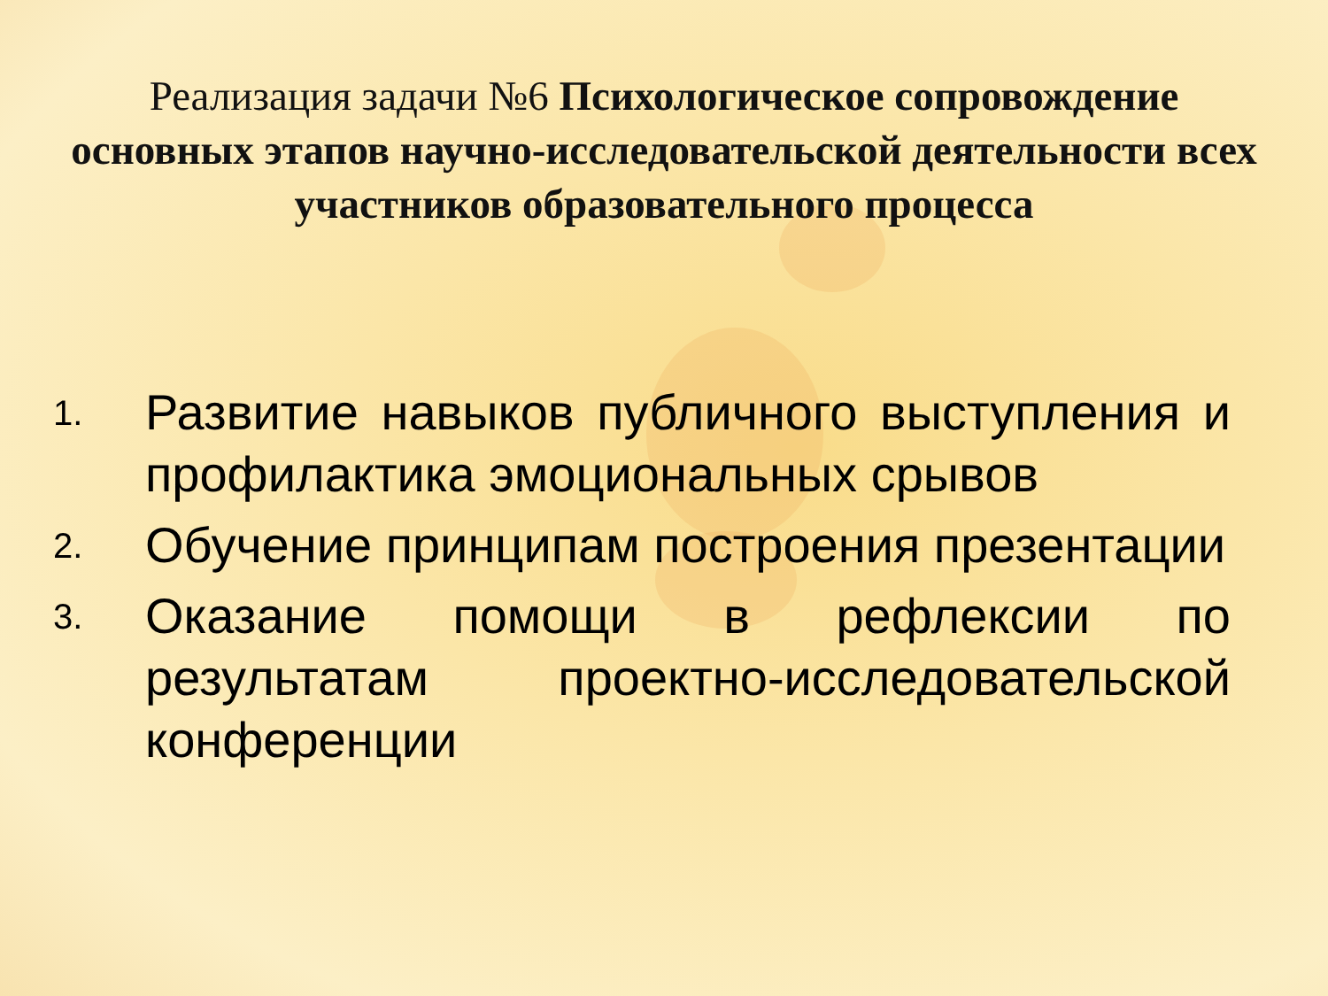Реализация задачи №6 Психологическое сопровождение основных этапов научно-исследовательской деятельности всех участников образовательного процесса
1. Развитие навыков публичного выступления и профилактика эмоциональных срывов
2. Обучение принципам построения презентации
3. Оказание помощи в рефлексии по результатам проектно-исследовательской конференции